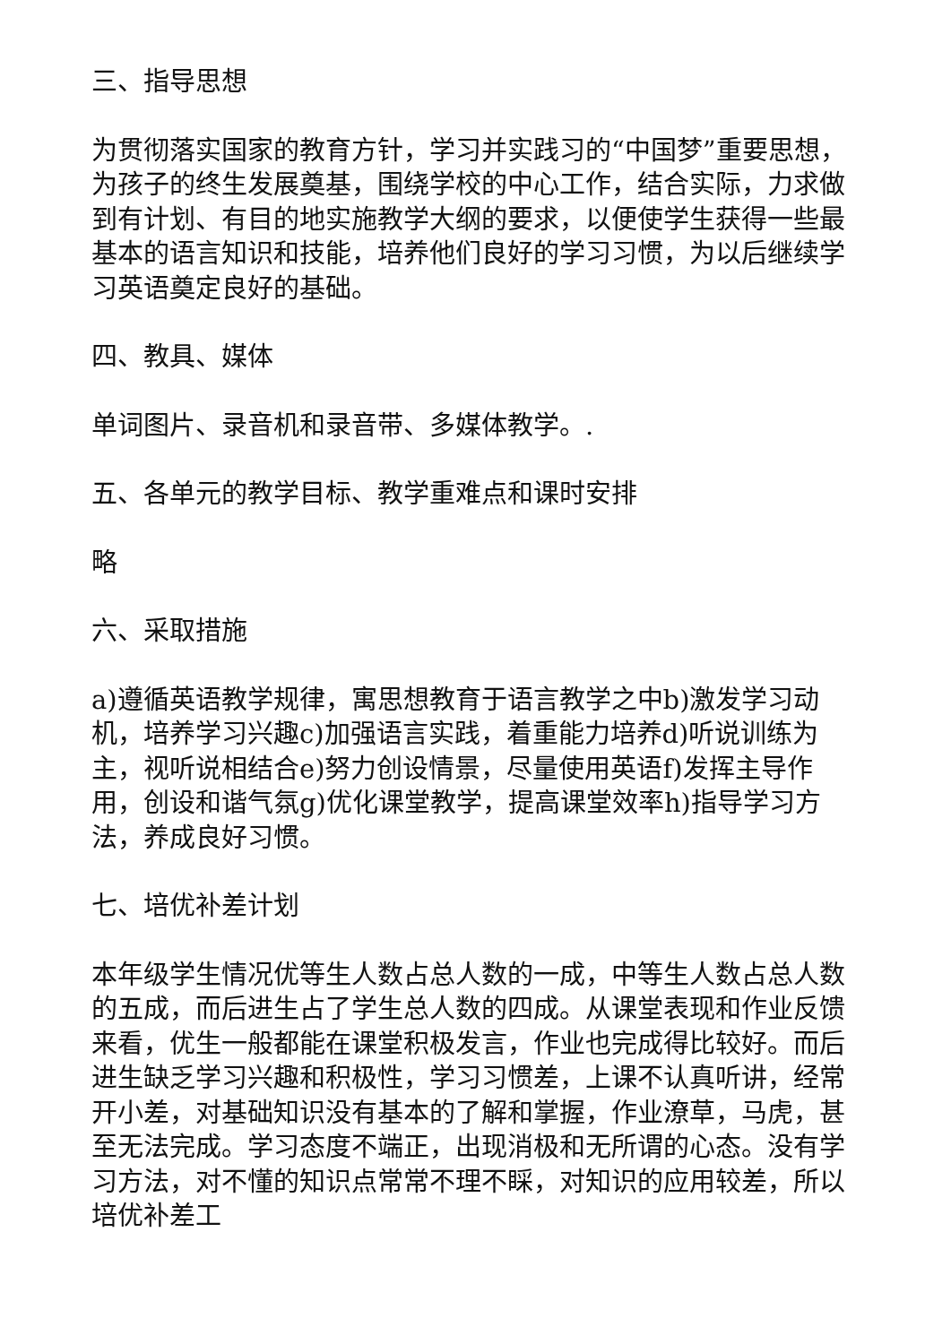三、指导思想
为贯彻落实国家的教育方针，学习并实践习的“中国梦”重要思想，为孩子的终生发展奠基，围绕学校的中心工作，结合实际，力求做到有计划、有目的地实施教学大纲的要求，以便使学生获得一些最基本的语言知识和技能，培养他们良好的学习习惯，为以后继续学习英语奠定良好的基础。
四、教具、媒体
单词图片、录音机和录音带、多媒体教学。.
五、各单元的教学目标、教学重难点和课时安排
略
六、采取措施
a)遵循英语教学规律，寓思想教育于语言教学之中b)激发学习动机，培养学习兴趣c)加强语言实践，着重能力培养d)听说训练为主，视听说相结合e)努力创设情景，尽量使用英语f)发挥主导作用，创设和谐气氛g)优化课堂教学，提高课堂效率h)指导学习方法，养成良好习惯。
七、培优补差计划
本年级学生情况优等生人数占总人数的一成，中等生人数占总人数的五成，而后进生占了学生总人数的四成。从课堂表现和作业反馈来看，优生一般都能在课堂积极发言，作业也完成得比较好。而后进生缺乏学习兴趣和积极性，学习习惯差，上课不认真听讲，经常开小差，对基础知识没有基本的了解和掌握，作业潦草，马虎，甚至无法完成。学习态度不端正，出现消极和无所谓的心态。没有学习方法，对不懂的知识点常常不理不睬，对知识的应用较差，所以培优补差工